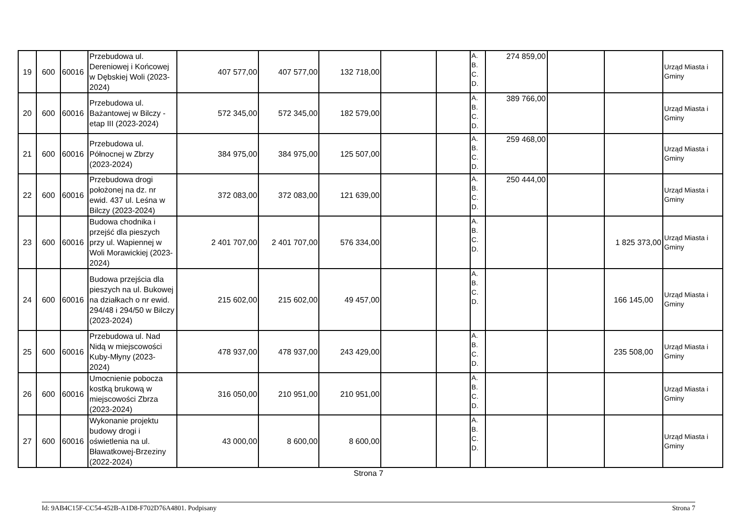| 19 | 600 | 60016 | Przebudowa ul. Dereniowej i Końcowej w Dębskiej Woli (2023-2024) | 407 577,00 | 407 577,00 | 132 718,00 | | | A. B. C. D. | 274 859,00 | | | Urząd Miasta i Gminy |
| 20 | 600 | 60016 | Przebudowa ul. Bażantowej w Bilczy - etap III (2023-2024) | 572 345,00 | 572 345,00 | 182 579,00 | | | A. B. C. D. | 389 766,00 | | | Urząd Miasta i Gminy |
| 21 | 600 | 60016 | Przebudowa ul. Północnej w Zbrzy (2023-2024) | 384 975,00 | 384 975,00 | 125 507,00 | | | A. B. C. D. | 259 468,00 | | | Urząd Miasta i Gminy |
| 22 | 600 | 60016 | Przebudowa drogi położonej na dz. nr ewid. 437 ul. Leśna w Bilczy (2023-2024) | 372 083,00 | 372 083,00 | 121 639,00 | | | A. B. C. D. | 250 444,00 | | | Urząd Miasta i Gminy |
| 23 | 600 | 60016 | Budowa chodnika i przejść dla pieszych przy ul. Wapiennej w Woli Morawickiej (2023-2024) | 2 401 707,00 | 2 401 707,00 | 576 334,00 | | | A. B. C. D. | | | 1 825 373,00 | Urząd Miasta i Gminy |
| 24 | 600 | 60016 | Budowa przejścia dla pieszych na ul. Bukowej na działkach o nr ewid. 294/48 i 294/50 w Bilczy (2023-2024) | 215 602,00 | 215 602,00 | 49 457,00 | | | A. B. C. D. | | | 166 145,00 | Urząd Miasta i Gminy |
| 25 | 600 | 60016 | Przebudowa ul. Nad Nidą w miejscowości Kuby-Młyny (2023-2024) | 478 937,00 | 478 937,00 | 243 429,00 | | | A. B. C. D. | | | 235 508,00 | Urząd Miasta i Gminy |
| 26 | 600 | 60016 | Umocnienie pobocza kostką brukową w miejscowości Zbrza (2023-2024) | 316 050,00 | 210 951,00 | 210 951,00 | | | A. B. C. D. | | | | Urząd Miasta i Gminy |
| 27 | 600 | 60016 | Wykonanie projektu budowy drogi i oświetlenia na ul. Bławatkowej-Brzeziny (2022-2024) | 43 000,00 | 8 600,00 | 8 600,00 | | | A. B. C. D. | | | | Urząd Miasta i Gminy |
Strona 7
Id: 9AB4C15F-CC54-452B-A1D8-F702D76A4801. Podpisany Strona 7